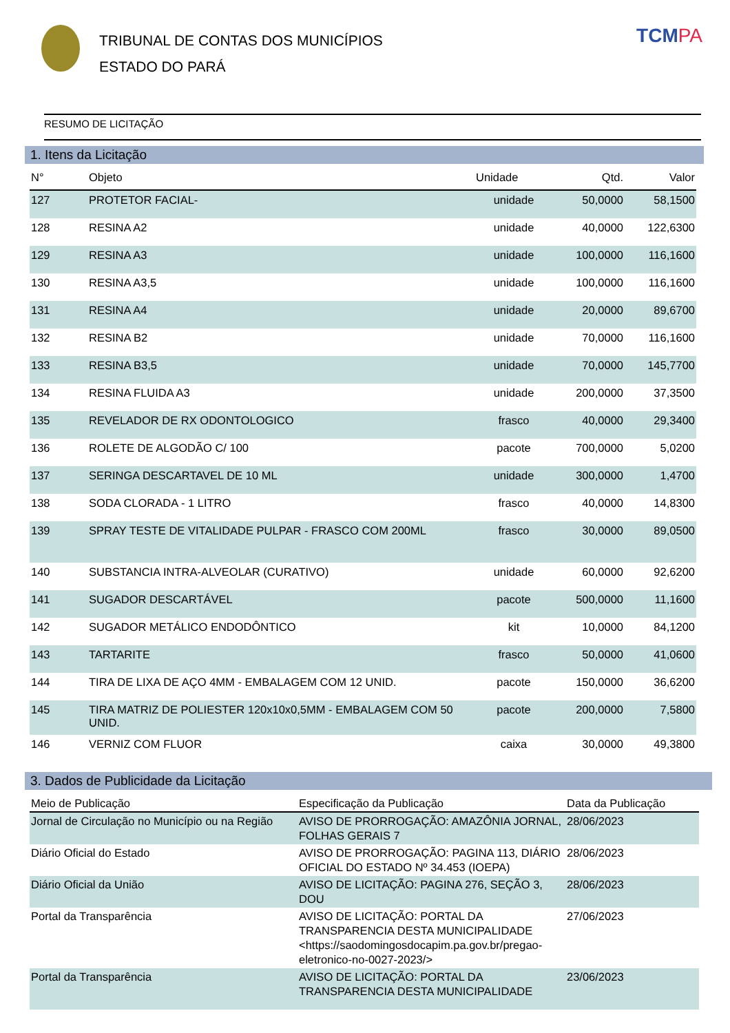TRIBUNAL DE CONTAS DOS MUNICÍPIOS
ESTADO DO PARÁ
TCMPA
RESUMO DE LICITAÇÃO
1. Itens da Licitação
| N° | Objeto | Unidade | Qtd. | Valor |
| --- | --- | --- | --- | --- |
| 127 | PROTETOR FACIAL- | unidade | 50,0000 | 58,1500 |
| 128 | RESINA A2 | unidade | 40,0000 | 122,6300 |
| 129 | RESINA A3 | unidade | 100,0000 | 116,1600 |
| 130 | RESINA A3,5 | unidade | 100,0000 | 116,1600 |
| 131 | RESINA A4 | unidade | 20,0000 | 89,6700 |
| 132 | RESINA B2 | unidade | 70,0000 | 116,1600 |
| 133 | RESINA B3,5 | unidade | 70,0000 | 145,7700 |
| 134 | RESINA FLUIDA A3 | unidade | 200,0000 | 37,3500 |
| 135 | REVELADOR DE RX ODONTOLOGICO | frasco | 40,0000 | 29,3400 |
| 136 | ROLETE DE ALGODÃO C/ 100 | pacote | 700,0000 | 5,0200 |
| 137 | SERINGA DESCARTAVEL DE 10 ML | unidade | 300,0000 | 1,4700 |
| 138 | SODA CLORADA - 1 LITRO | frasco | 40,0000 | 14,8300 |
| 139 | SPRAY TESTE DE VITALIDADE PULPAR - FRASCO COM 200ML | frasco | 30,0000 | 89,0500 |
| 140 | SUBSTANCIA INTRA-ALVEOLAR (CURATIVO) | unidade | 60,0000 | 92,6200 |
| 141 | SUGADOR DESCARTÁVEL | pacote | 500,0000 | 11,1600 |
| 142 | SUGADOR METÁLICO ENDODÔNTICO | kit | 10,0000 | 84,1200 |
| 143 | TARTARITE | frasco | 50,0000 | 41,0600 |
| 144 | TIRA DE LIXA DE AÇO 4MM - EMBALAGEM COM 12 UNID. | pacote | 150,0000 | 36,6200 |
| 145 | TIRA MATRIZ DE POLIESTER 120x10x0,5MM - EMBALAGEM COM 50 UNID. | pacote | 200,0000 | 7,5800 |
| 146 | VERNIZ COM FLUOR | caixa | 30,0000 | 49,3800 |
3. Dados de Publicidade da Licitação
| Meio de Publicação | Especificação da Publicação | Data da Publicação |
| --- | --- | --- |
| Jornal de Circulação no Município ou na Região | AVISO DE PRORROGAÇÃO: AMAZÔNIA JORNAL, FOLHAS GERAIS 7 | 28/06/2023 |
| Diário Oficial do Estado | AVISO DE PRORROGAÇÃO: PAGINA 113, DIÁRIO OFICIAL DO ESTADO Nº 34.453 (IOEPA) | 28/06/2023 |
| Diário Oficial da União | AVISO DE LICITAÇÃO: PAGINA 276, SEÇÃO 3, DOU | 28/06/2023 |
| Portal da Transparência | AVISO DE LICITAÇÃO: PORTAL DA TRANSPARENCIA DESTA MUNICIPALIDADE <https://saodomingosdocapim.pa.gov.br/pregao-eletronico-no-0027-2023/> | 27/06/2023 |
| Portal da Transparência | AVISO DE LICITAÇÃO: PORTAL DA TRANSPARENCIA DESTA MUNICIPALIDADE | 23/06/2023 |